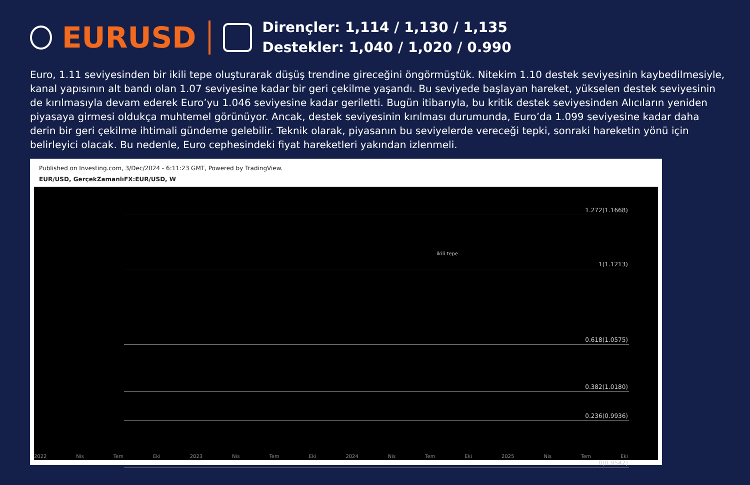EURUSD
Dirençler: 1,114 / 1,130 / 1,135
Destekler: 1,040 / 1,020 / 0.990
Euro, 1.11 seviyesinden bir ikili tepe oluşturarak düşüş trendine gireceğini öngörmüştük. Nitekim 1.10 destek seviyesinin kaybedilmesiyle, kanal yapısının alt bandı olan 1.07 seviyesine kadar bir geri çekilme yaşandı. Bu seviyede başlayan hareket, yükselen destek seviyesinin de kırılmasıyla devam ederek Euro’yu 1.046 seviyesine kadar geriletti. Bugün itibarıyla, bu kritik destek seviyesinden Alıcıların yeniden piyasaya girmesi oldukça muhtemel görünüyor. Ancak, destek seviyesinin kırılması durumunda, Euro’da 1.099 seviyesine kadar daha derin bir geri çekilme ihtimali gündeme gelebilir. Teknik olarak, piyasanın bu seviyelerde vereceği tepki, sonraki hareketin yönü için belirleyici olacak. Bu nedenle, Euro cephesindeki fiyat hareketleri yakından izlenmeli.
Published on Investing.com, 3/Dec/2024 - 6:11:23 GMT, Powered by TradingView.
EUR/USD, GerçekZamanlıFX:EUR/USD, W
1.272(1.1668)
1(1.1213)
ikili tepe
0.618(1.0575)
0.382(1.0180)
0.236(0.9936)
0(0.9542)
2022 Nis Tem Eki 2023 Nis Tem Eki 2024 Nis Tem Eki 2025 Nis Tem Eki